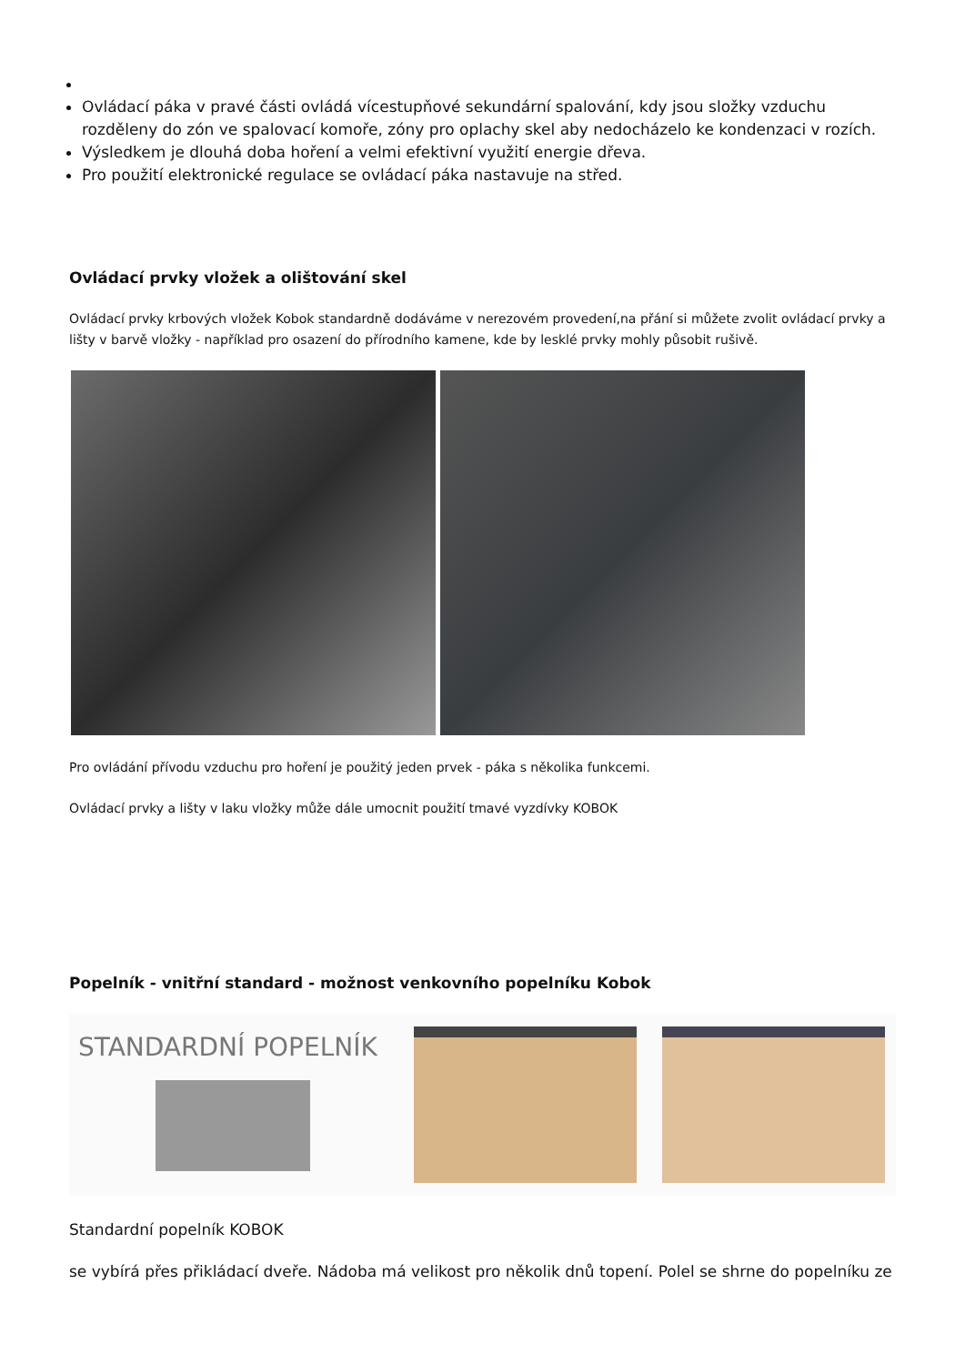Ovládací páka v pravé části ovládá vícestupňové sekundární spalování, kdy jsou složky vzduchu rozděleny do zón ve spalovací komoře, zóny pro oplachy skel aby nedocházelo ke kondenzaci v rozích.
Výsledkem je dlouhá doba hoření a velmi efektivní využití energie dřeva.
Pro použití elektronické regulace se ovládací páka nastavuje na střed.
Ovládací prvky vložek a olištování skel
Ovládací prvky krbových vložek Kobok standardně dodáváme v nerezovém provedení,na přání si můžete zvolit ovládací prvky a lišty v barvě vložky - například pro osazení do přírodního kamene, kde by lesklé prvky mohly působit rušivě.
Pro ovládání přívodu vzduchu pro hoření je použitý jeden prvek - páka s několika funkcemi.
Ovládací prvky a lišty v laku vložky může dále umocnit použití tmavé vyzdívky KOBOK
Popelník - vnitřní standard - možnost venkovního popelníku Kobok
STANDARDNÍ POPELNÍK
Standardní popelník KOBOK
se vybírá přes přikládací dveře. Nádoba má velikost pro několik dnů topení. Polel se shrne do popelníku ze